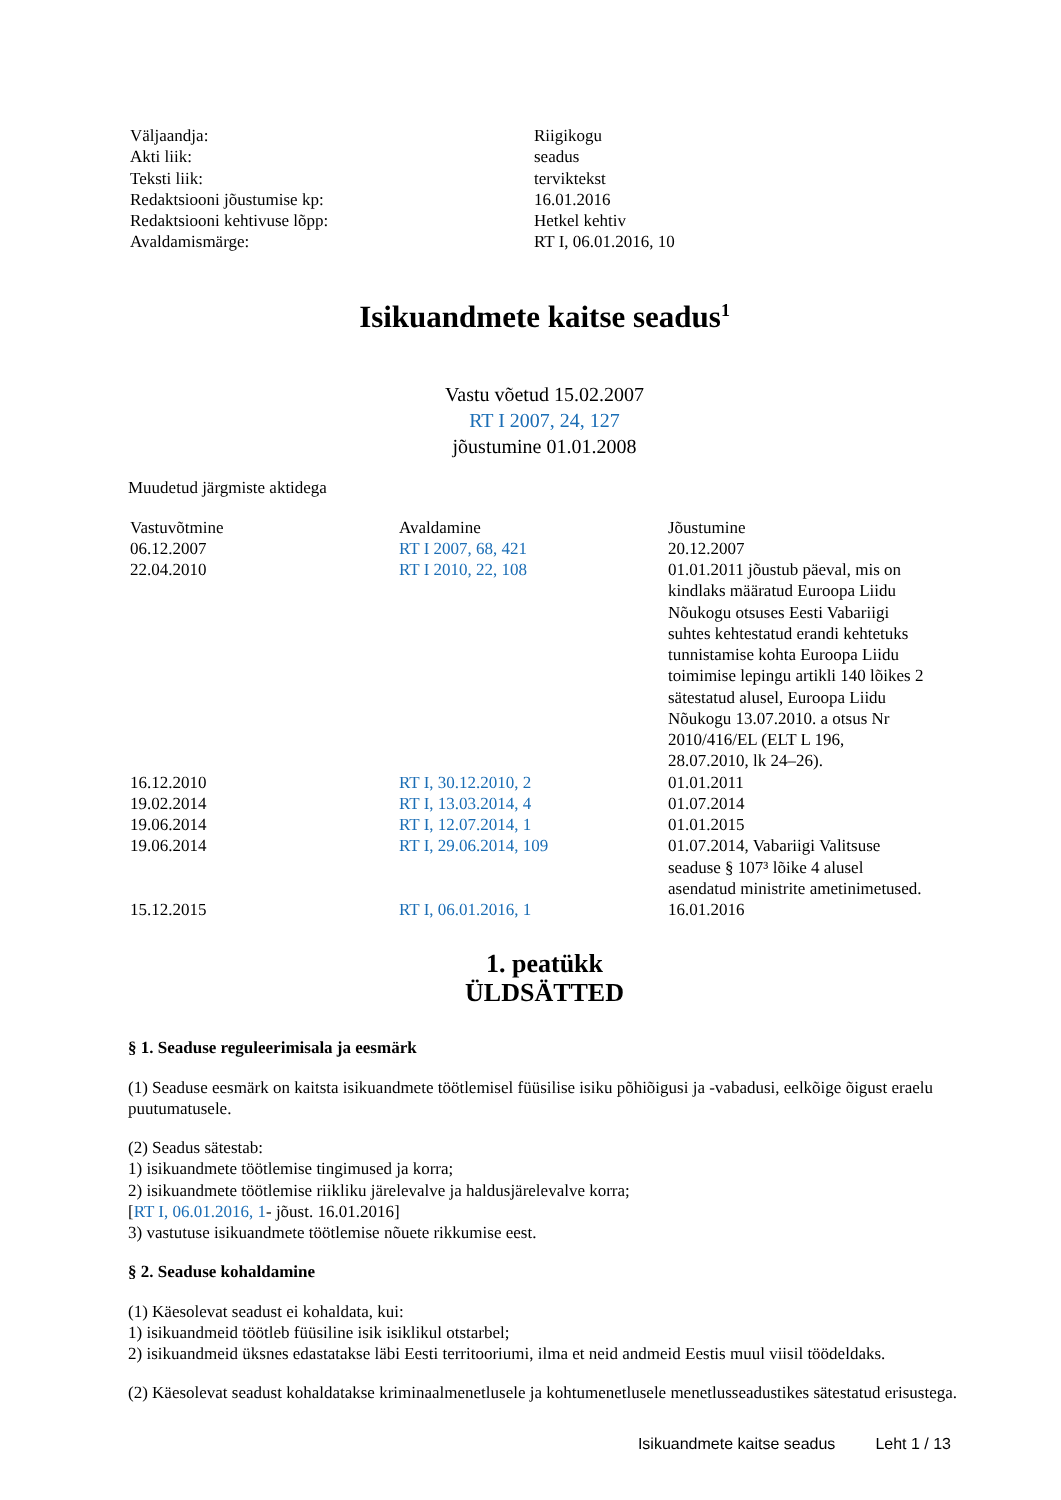| Väljaandja: | Riigikogu |
| Akti liik: | seadus |
| Teksti liik: | terviktekst |
| Redaktsiooni jõustumise kp: | 16.01.2016 |
| Redaktsiooni kehtivuse lõpp: | Hetkel kehtiv |
| Avaldamismärge: | RT I, 06.01.2016, 10 |
Isikuandmete kaitse seadus<sup>1</sup>
Vastu võetud 15.02.2007
RT I 2007, 24, 127
jõustumine 01.01.2008
Muudetud järgmiste aktidega
| Vastuvõtmine | Avaldamine | Jõustumine |
| --- | --- | --- |
| 06.12.2007 | RT I 2007, 68, 421 | 20.12.2007 |
| 22.04.2010 | RT I 2010, 22, 108 | 01.01.2011 jõustub päeval, mis on kindlaks määratud Euroopa Liidu Nõukogu otsuses Eesti Vabariigi suhtes kehtestatud erandi kehtetuks tunnistamise kohta Euroopa Liidu toimimise lepingu artikli 140 lõikes 2 sätestatud alusel, Euroopa Liidu Nõukogu 13.07.2010. a otsus Nr 2010/416/EL (ELT L 196, 28.07.2010, lk 24–26). |
| 16.12.2010 | RT I, 30.12.2010, 2 | 01.01.2011 |
| 19.02.2014 | RT I, 13.03.2014, 4 | 01.07.2014 |
| 19.06.2014 | RT I, 12.07.2014, 1 | 01.01.2015 |
| 19.06.2014 | RT I, 29.06.2014, 109 | 01.07.2014, Vabariigi Valitsuse seaduse § 107³ lõike 4 alusel asendatud ministrite ametinimetused. |
| 15.12.2015 | RT I, 06.01.2016, 1 | 16.01.2016 |
1. peatükk
ÜLDSÄTTED
§ 1. Seaduse reguleerimisala ja eesmärk
(1) Seaduse eesmärk on kaitsta isikuandmete töötlemisel füüsilise isiku põhiõigusi ja -vabadusi, eelkõige õigust eraelu puutumatusele.
(2) Seadus sätestab:
1) isikuandmete töötlemise tingimused ja korra;
2) isikuandmete töötlemise riikliku järelevalve ja haldusjärelevalve korra;
[RT I, 06.01.2016, 1- jõust. 16.01.2016]
3) vastutuse isikuandmete töötlemise nõuete rikkumise eest.
§ 2. Seaduse kohaldamine
(1) Käesolevat seadust ei kohaldata, kui:
1) isikuandmeid töötleb füüsiline isik isiklikul otstarbel;
2) isikuandmeid üksnes edastatakse läbi Eesti territooriumi, ilma et neid andmeid Eestis muul viisil töödeldaks.
(2) Käesolevat seadust kohaldatakse kriminaalmenetlusele ja kohtumenetlusele menetlusseadustikes sätestatud erisustega.
Isikuandmete kaitse seadus Leht 1 / 13